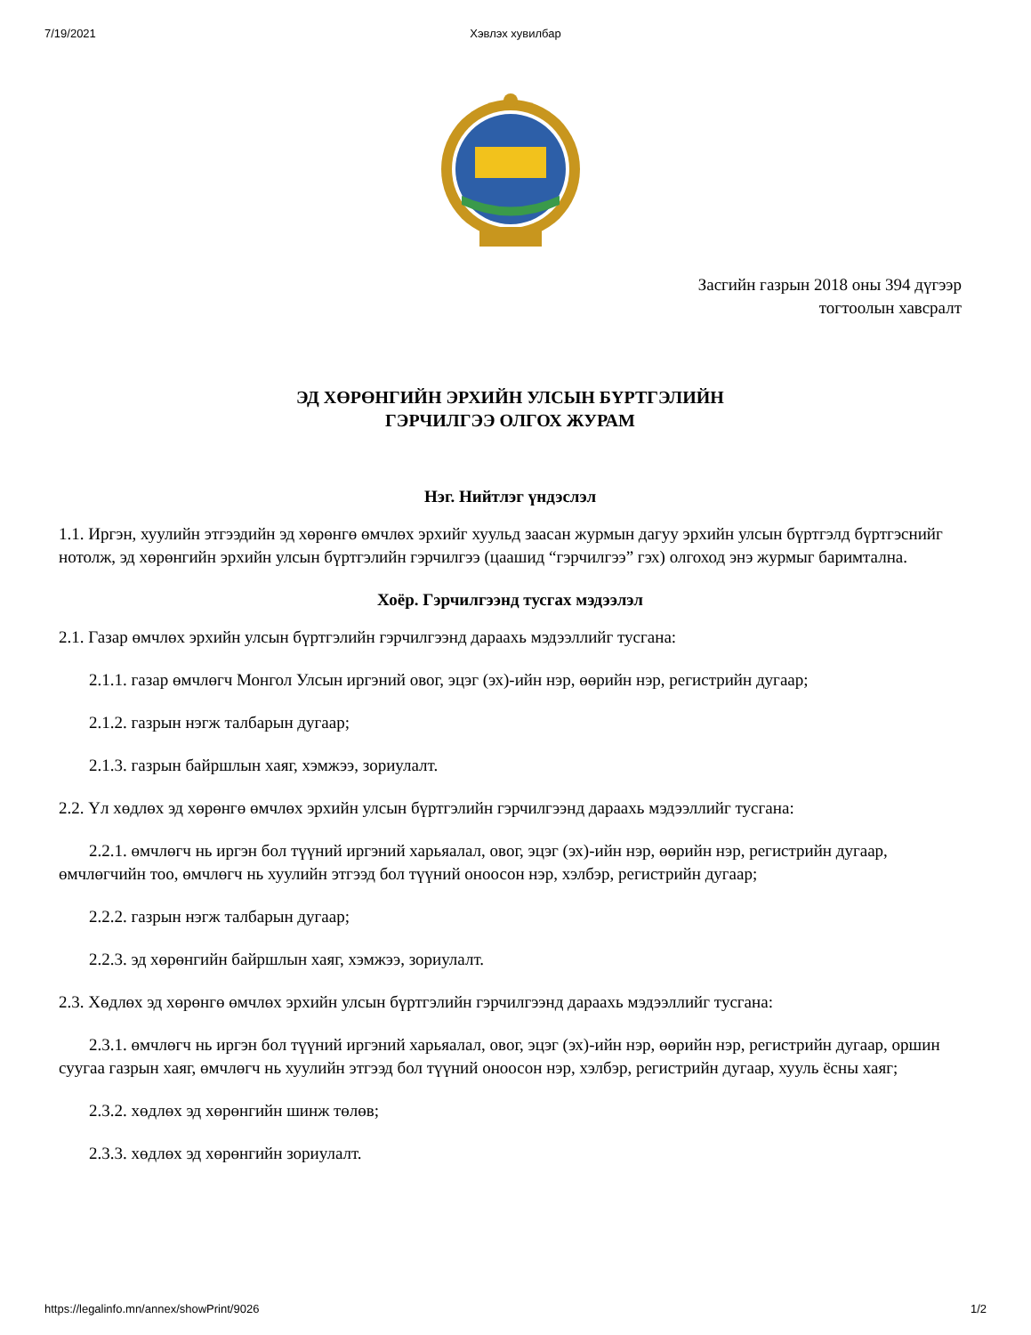7/19/2021 Хэвлэх хувилбар
Засгийн газрын 2018 оны 394 дүгээр
тогтоолын хавсралт
ЭД ХӨРӨНГИЙН ЭРХИЙН УЛСЫН БҮРТГЭЛИЙН
ГЭРЧИЛГЭЭ ОЛГОХ ЖУРАМ
Нэг. Нийтлэг үндэслэл
1.1. Иргэн, хуулийн этгээдийн эд хөрөнгө өмчлөх эрхийг хуульд заасан журмын дагуу эрхийн улсын бүртгэлд бүртгэснийг нотолж, эд хөрөнгийн эрхийн улсын бүртгэлийн гэрчилгээ (цаашид “гэрчилгээ” гэх) олгоход энэ журмыг баримтална.
Хоёр. Гэрчилгээнд тусгах мэдээлэл
2.1. Газар өмчлөх эрхийн улсын бүртгэлийн гэрчилгээнд дараахь мэдээллийг тусгана:
2.1.1. газар өмчлөгч Монгол Улсын иргэний овог, эцэг (эх)-ийн нэр, өөрийн нэр, регистрийн дугаар;
2.1.2. газрын нэгж талбарын дугаар;
2.1.3. газрын байршлын хаяг, хэмжээ, зориулалт.
2.2. Үл хөдлөх эд хөрөнгө өмчлөх эрхийн улсын бүртгэлийн гэрчилгээнд дараахь мэдээллийг тусгана:
2.2.1. өмчлөгч нь иргэн бол түүний иргэний харьяалал, овог, эцэг (эх)-ийн нэр, өөрийн нэр, регистрийн дугаар, өмчлөгчийн тоо, өмчлөгч нь хуулийн этгээд бол түүний оноосон нэр, хэлбэр, регистрийн дугаар;
2.2.2. газрын нэгж талбарын дугаар;
2.2.3. эд хөрөнгийн байршлын хаяг, хэмжээ, зориулалт.
2.3. Хөдлөх эд хөрөнгө өмчлөх эрхийн улсын бүртгэлийн гэрчилгээнд дараахь мэдээллийг тусгана:
2.3.1. өмчлөгч нь иргэн бол түүний иргэний харьяалал, овог, эцэг (эх)-ийн нэр, өөрийн нэр, регистрийн дугаар, оршин суугаа газрын хаяг, өмчлөгч нь хуулийн этгээд бол түүний оноосон нэр, хэлбэр, регистрийн дугаар, хууль ёсны хаяг;
2.3.2. хөдлөх эд хөрөнгийн шинж төлөв;
2.3.3. хөдлөх эд хөрөнгийн зориулалт.
https://legalinfo.mn/annex/showPrint/9026 1/2